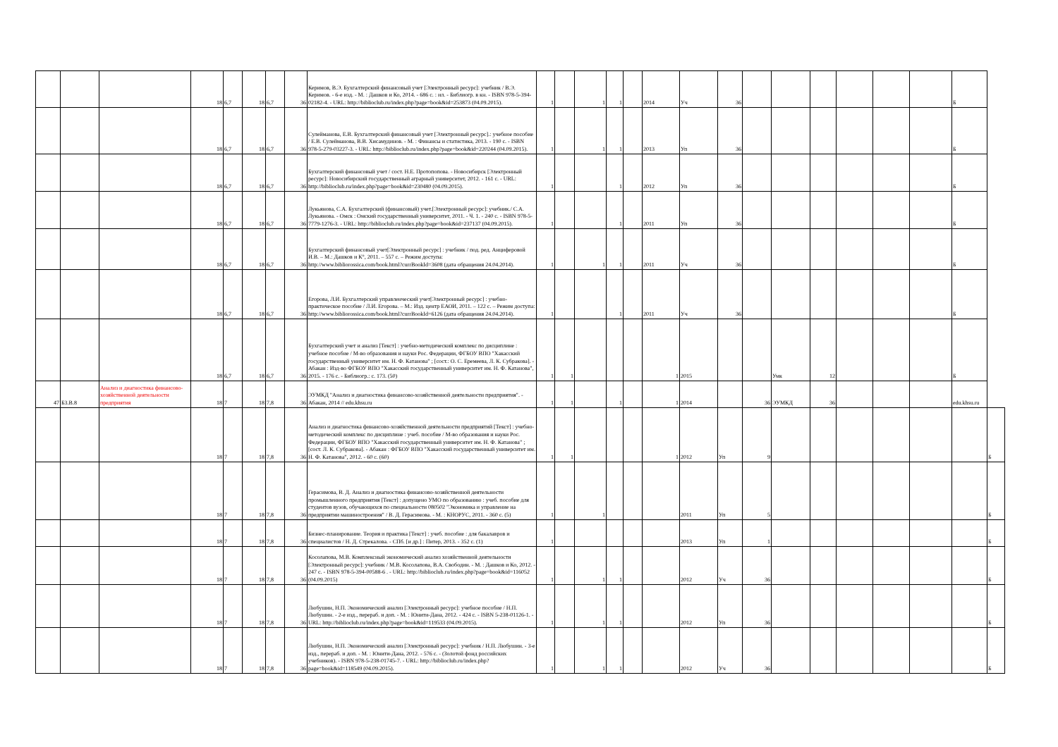| | | | 18 | 6,7 | 18 | 6,7 | 36 | Керимов, В.Э. Бухгалтерский финансовый учет [Электронный ресурс]: учебник / В.Э. Керимов. - 6-е изд. - М. : Дашков и Ко, 2014. - 686 с. : ил. - Библиогр. в кн. - ISBN 978-5-394-02182-4. - URL: http://biblioclub.ru/index.php?page=book&id=253873 (04.09.2015). | 1 | | 1 | 1 | | 2014 | Уч | 36 | | | | | | | Б | |
| | | | 18 | 6,7 | 18 | 6,7 | 36 | Сулейманова, Е.В. Бухгалтерский финансовый учет [Электронный ресурс].: учебное пособие / Е.В. Сулейманова, В.В. Хисамудинов. - М. : Финансы и статистика, 2013. - 190 с. - ISBN 978-5-279-03227-3. - URL: http://biblioclub.ru/index.php?page=book&id=220244 (04.09.2015). | 1 | | 1 | 1 | | 2013 | Уп | 36 | | | | | | | Б | |
| | | | 18 | 6,7 | 18 | 6,7 | 36 | Бухгалтерский финансовый учет / сост. Н.Е. Протопопова. - Новосибирск [Электронный ресурс]: Новосибирский государственный аграрный университет, 2012. - 161 с. - URL: http://biblioclub.ru/index.php?page=book&id=230480 (04.09.2015). | 1 | | | 1 | | 2012 | Уп | 36 | | | | | | | Б | |
| | | | 18 | 6,7 | 18 | 6,7 | 36 | Лукьянова, С.А. Бухгалтерский (финансовый) учет.[Электронный ресурс]: учебник./ С.А. Лукьянова. - Омск : Омский государственный университет, 2011. - Ч. 1. - 240 с. - ISBN 978-5-7779-1276-3. - URL: http://biblioclub.ru/index.php?page=book&id=237137 (04.09.2015). | 1 | | | 1 | | 2011 | Уп | 36 | | | | | | | Б | |
| | | | 18 | 6,7 | 18 | 6,7 | 36 | Бухгалтерский финансовый учет[Электронный ресурс] : учебник / под. ред. Анциферовой И.В. – М.: Дашков и К°, 2011. – 557 с. – Режим доступа: http://www.bibliorossica.com/book.html?currBookId=3608 (дата обращения 24.04.2014). | 1 | | 1 | 1 | | 2011 | Уч | 36 | | | | | | | Б | |
| | | | 18 | 6,7 | 18 | 6,7 | 36 | Егорова, Л.И. Бухгалтерский управленческий учет[Электронный ресурс] : учебно-практическое пособие / Л.И. Егорова. – М.: Изд. центр ЕАОИ, 2011. – 122 с. – Режим доступа: http://www.bibliorossica.com/book.html?currBookId=6126 (дата обращения 24.04.2014). | 1 | | | 1 | | 2011 | Уч | 36 | | | | | | | Б | |
| | | | 18 | 6,7 | 18 | 6,7 | 36 | Бухгалтерский учет и анализ [Текст] : учебно-методический комплекс по дисциплине : учебное пособие / М-во образования и науки Рос. Федерации, ФГБОУ ВПО "Хакасский государственный университет им. Н. Ф. Катанова" ; [сост.: О. С. Еремеева, Л. К. Субракова]. - Абакан : Изд-во ФГБОУ ВПО "Хакасский государственный университет им. Н. Ф. Катанова", 2015. - 176 с. - Библиогр.: с. 173. (50) | 1 | 1 | | | | 1 | 2015 | | | Умк | 12 | | | | Б | |
| 47 | Б3.В.8 | Анализ и диагностика финансово-хозяйственной деятельности предприятия | 18 | 7 | 18 | 7,8 | 36 | ЭУМКД "Анализ и диагностика финансово-хозяйственной деятельности предприятия". - Абакан, 2014 // edu.khsu.ru | 1 | 1 | | 1 | | 1 | 2014 | | 36 | ЭУМКД | 36 | | | | edu.khsu.ru | |
| | | | 18 | 7 | 18 | 7,8 | 36 | Анализ и диагностика финансово-хозяйственной деятельности предприятий [Текст] : учебно-методический комплекс по дисциплине : учеб. пособие / М-во образования и науки Рос. Федерации, ФГБОУ ВПО "Хакасский государственный университет им. Н. Ф. Катанова" ; [сост. Л. К. Субракова]. - Абакан : ФГБОУ ВПО "Хакасский государственный университет им. Н. Ф. Катанова", 2012. - 60 с. (60) | 1 | 1 | | | | 1 | 2012 | Уп | 9 | | | | | | | Б |
| | | | 18 | 7 | 18 | 7,8 | 36 | Герасимова, В. Д. Анализ и диагностика финансово-хозяйственной деятельности промышленного предприятия [Текст] : допущено УМО по образованию : учеб. пособие для студентов вузов, обучающихся по специальности 080502 "Экономика и управление на предприятии машиностроения" / В. Д. Герасимова. - М. : КНОРУС, 2011. - 360 с. (5) | 1 | | 1 | | | | 2011 | Уп | 5 | | | | | | | Б |
| | | | 18 | 7 | 18 | 7,8 | 36 | Бизнес-планирование. Теория и практика [Текст] : учеб. пособие : для бакалавров и специалистов / Н. Д. Стрекалова. - СПб. [и др.] : Питер, 2013. - 352 с. (1) | 1 | | | | | | 2013 | Уп | 1 | | | | | | | Б |
| | | | 18 | 7 | 18 | 7,8 | 36 | Косолапова, М.В. Комплексный экономический анализ хозяйственной деятельности [Электронный ресурс]: учебник / М.В. Косолапова, В.А. Свободин. - М. : Дашков и Ко, 2012. - 247 с. - ISBN 978-5-394-00588-6 . - URL: http://biblioclub.ru/index.php?page=book&id=116052 (04.09.2015) | 1 | | 1 | 1 | | | 2012 | Уч | 36 | | | | | | | Б |
| | | | 18 | 7 | 18 | 7,8 | 36 | Любушин, Н.П. Экономический анализ [Электронный ресурс]: учебное пособие / Н.П. Любушин. - 2-е изд., перераб. и доп. - М. : Юнити-Дана, 2012. - 424 с. - ISBN 5-238-01126-1. - URL: http://biblioclub.ru/index.php?page=book&id=119533 (04.09.2015). | 1 | | 1 | 1 | | | 2012 | Уп | 36 | | | | | | | Б |
| | | | 18 | 7 | 18 | 7,8 | 36 | Любушин, Н.П. Экономический анализ [Электронный ресурс]: учебник / Н.П. Любушин. - 3-е изд., перераб. и доп. - М. : Юнити-Дана, 2012. - 576 с. - (Золотой фонд российских учебников). - ISBN 978-5-238-01745-7. - URL: http://biblioclub.ru/index.php?page=book&id=118549 (04.09.2015). | 1 | | 1 | 1 | | | 2012 | Уч | 36 | | | | | | | Б |